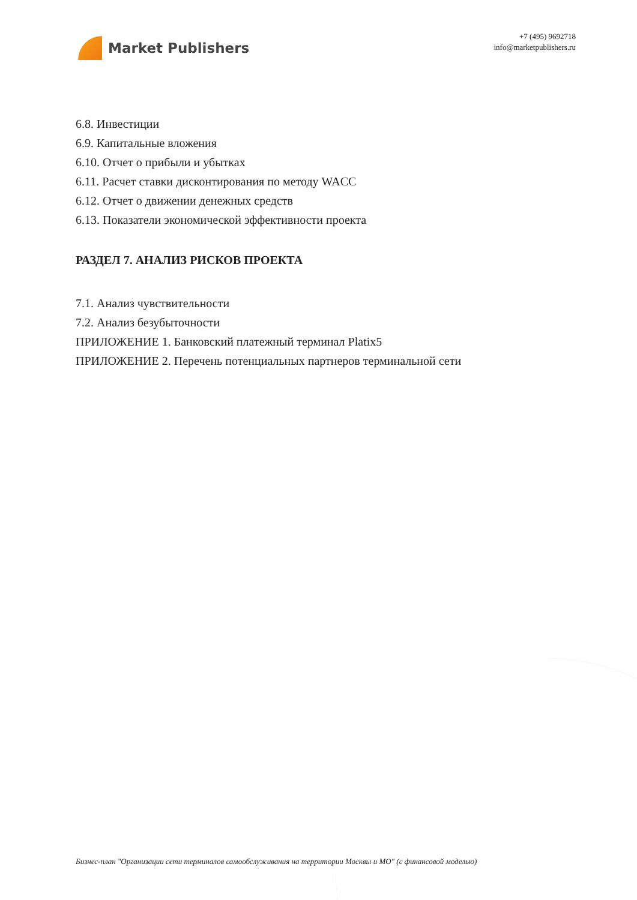Market Publishers
+7 (495) 9692718
info@marketpublishers.ru
6.8. Инвестиции
6.9. Капитальные вложения
6.10. Отчет о прибыли и убытках
6.11. Расчет ставки дисконтирования по методу WACC
6.12. Отчет о движении денежных средств
6.13. Показатели экономической эффективности проекта
РАЗДЕЛ 7. АНАЛИЗ РИСКОВ ПРОЕКТА
7.1. Анализ чувствительности
7.2. Анализ безубыточности
ПРИЛОЖЕНИЕ 1. Банковский платежный терминал Platix5
ПРИЛОЖЕНИЕ 2. Перечень потенциальных партнеров терминальной сети
Бизнес-план "Организации сети терминалов самообслуживания на территории Москвы и МО" (с финансовой моделью)